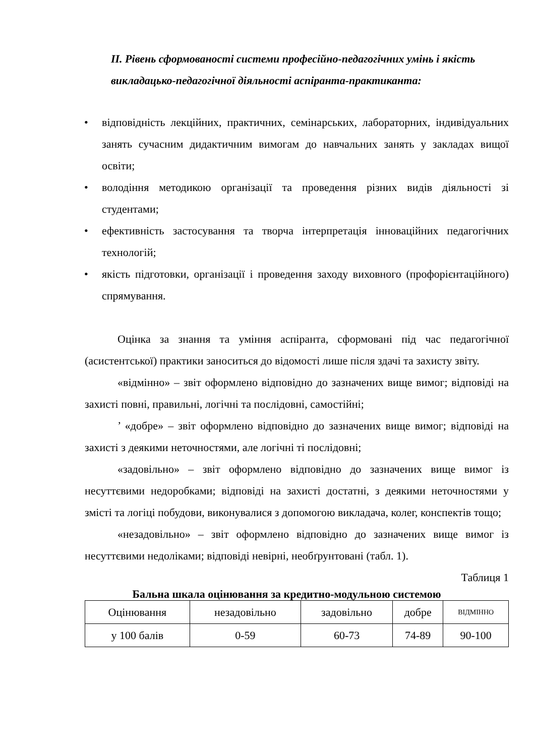ІІ. Рівень сформованості системи професійно-педагогічних умінь і якість викладацько-педагогічної діяльності аспіранта-практиканта:
• відповідність лекційних, практичних, семінарських, лабораторних, індивідуальних занять сучасним дидактичним вимогам до навчальних занять у закладах вищої освіти;
• володіння методикою організації та проведення різних видів діяльності зі студентами;
• ефективність застосування та творча інтерпретація інноваційних педагогічних технологій;
• якість підготовки, організації і проведення заходу виховного (профорієнтаційного) спрямування.
Оцінка за знання та уміння аспіранта, сформовані під час педагогічної (асистентської) практики заноситься до відомості лише після здачі та захисту звіту.
«відмінно» – звіт оформлено відповідно до зазначених вище вимог; відповіді на захисті повні, правильні, логічні та послідовні, самостійні;
’ «добре» – звіт оформлено відповідно до зазначених вище вимог; відповіді на захисті з деякими неточностями, але логічні ті послідовні;
«задовільно» – звіт оформлено відповідно до зазначених вище вимог із несуттєвими недоробками; відповіді на захисті достатні, з деякими неточностями у змісті та логіці побудови, виконувалися з допомогою викладача, колег, конспектів тощо;
«незадовільно» – звіт оформлено відповідно до зазначених вище вимог із несуттєвими недоліками; відповіді невірні, необґрунтовані (табл. 1).
Таблиця 1
Бальна шкала оцінювання за кредитно-модульною системою
| Оцінювання | незадовільно | задовільно | добре | ВІДМІННО |
| у 100 балів | 0-59 | 60-73 | 74-89 | 90-100 |